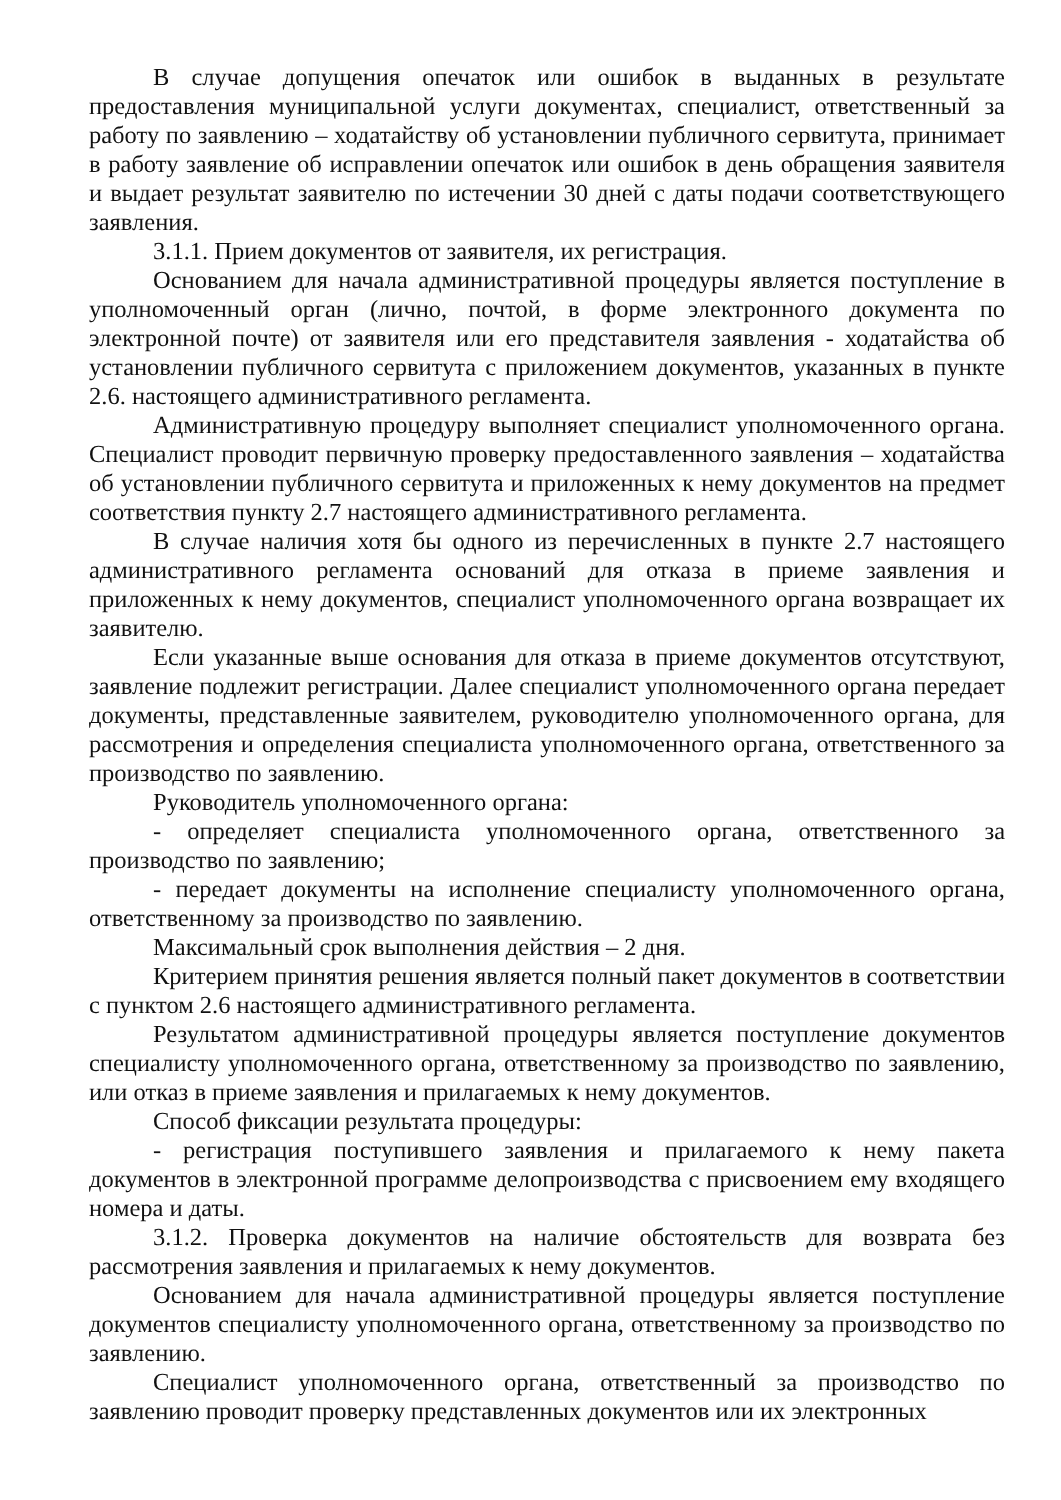В случае допущения опечаток или ошибок в выданных в результате предоставления муниципальной услуги документах, специалист, ответственный за работу по заявлению – ходатайству об установлении публичного сервитута, принимает в работу заявление об исправлении опечаток или ошибок в день обращения заявителя и выдает результат заявителю по истечении 30 дней с даты подачи соответствующего заявления.
3.1.1. Прием документов от заявителя, их регистрация.
Основанием для начала административной процедуры является поступление в уполномоченный орган (лично, почтой, в форме электронного документа по электронной почте) от заявителя или его представителя заявления - ходатайства об установлении публичного сервитута с приложением документов, указанных в пункте 2.6. настоящего административного регламента.
Административную процедуру выполняет специалист уполномоченного органа. Специалист проводит первичную проверку предоставленного заявления – ходатайства об установлении публичного сервитута и приложенных к нему документов на предмет соответствия пункту 2.7 настоящего административного регламента.
В случае наличия хотя бы одного из перечисленных в пункте 2.7 настоящего административного регламента оснований для отказа в приеме заявления и приложенных к нему документов, специалист уполномоченного органа возвращает их заявителю.
Если указанные выше основания для отказа в приеме документов отсутствуют, заявление подлежит регистрации. Далее специалист уполномоченного органа передает документы, представленные заявителем, руководителю уполномоченного органа, для рассмотрения и определения специалиста уполномоченного органа, ответственного за производство по заявлению.
Руководитель уполномоченного органа:
- определяет специалиста уполномоченного органа, ответственного за производство по заявлению;
- передает документы на исполнение специалисту уполномоченного органа, ответственному за производство по заявлению.
Максимальный срок выполнения действия – 2 дня.
Критерием принятия решения является полный пакет документов в соответствии с пунктом 2.6 настоящего административного регламента.
Результатом административной процедуры является поступление документов специалисту уполномоченного органа, ответственному за производство по заявлению, или отказ в приеме заявления и прилагаемых к нему документов.
Способ фиксации результата процедуры:
- регистрация поступившего заявления и прилагаемого к нему пакета документов в электронной программе делопроизводства с присвоением ему входящего номера и даты.
3.1.2. Проверка документов на наличие обстоятельств для возврата без рассмотрения заявления и прилагаемых к нему документов.
Основанием для начала административной процедуры является поступление документов специалисту уполномоченного органа, ответственному за производство по заявлению.
Специалист уполномоченного органа, ответственный за производство по заявлению проводит проверку представленных документов или их электронных